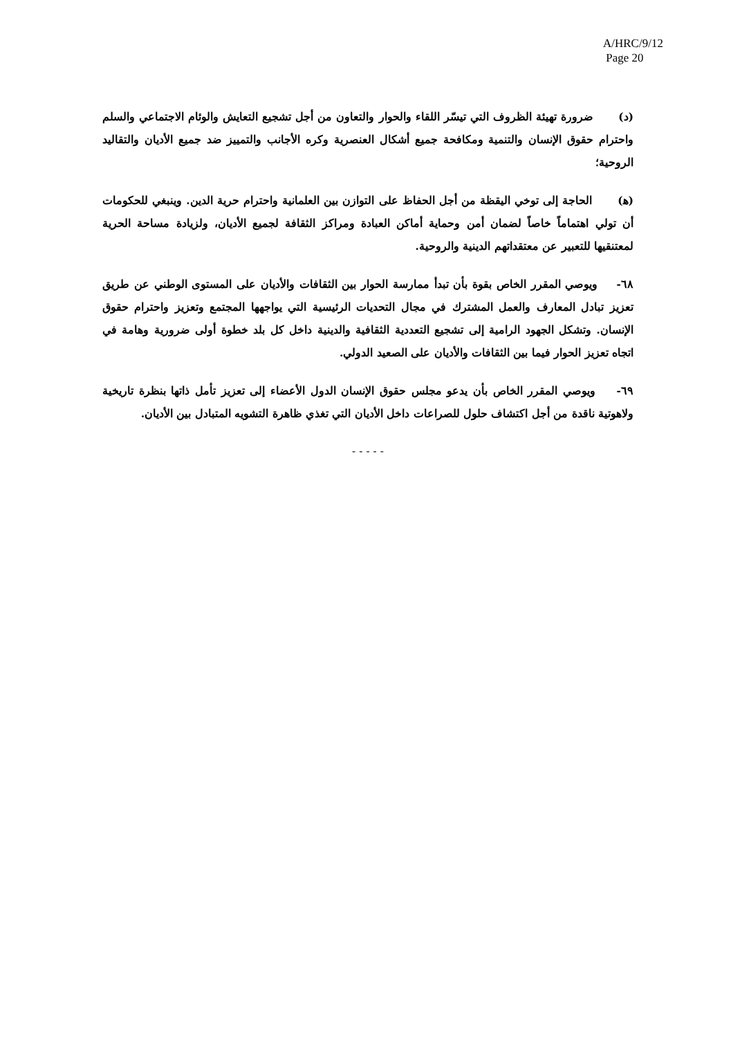A/HRC/9/12
Page 20
(د) ضرورة تهيئة الظروف التي تيسّر اللقاء والحوار والتعاون من أجل تشجيع التعايش والوئام الاجتماعي والسلم واحترام حقوق الإنسان والتنمية ومكافحة جميع أشكال العنصرية وكره الأجانب والتمييز ضد جميع الأديان والتقاليد الروحية؛
(ﻫ) الحاجة إلى توخي اليقظة من أجل الحفاظ على التوازن بين العلمانية واحترام حرية الدين. وينبغي للحكومات أن تولي اهتماماً خاصاً لضمان أمن وحماية أماكن العبادة ومراكز الثقافة لجميع الأديان، ولزيادة مساحة الحرية لمعتنقيها للتعبير عن معتقداتهم الدينية والروحية.
٦٨- ويوصي المقرر الخاص بقوة بأن تبدأ ممارسة الحوار بين الثقافات والأديان على المستوى الوطني عن طريق تعزيز تبادل المعارف والعمل المشترك في مجال التحديات الرئيسية التي يواجهها المجتمع وتعزيز واحترام حقوق الإنسان. وتشكل الجهود الرامية إلى تشجيع التعددية الثقافية والدينية داخل كل بلد خطوة أولى ضرورية وهامة في اتجاه تعزيز الحوار فيما بين الثقافات والأديان على الصعيد الدولي.
٦٩- ويوصي المقرر الخاص بأن يدعو مجلس حقوق الإنسان الدول الأعضاء إلى تعزيز تأمل ذاتها بنظرة تاريخية ولاهوتية ناقدة من أجل اكتشاف حلول للصراعات داخل الأديان التي تغذي ظاهرة التشويه المتبادل بين الأديان.
- - - - -